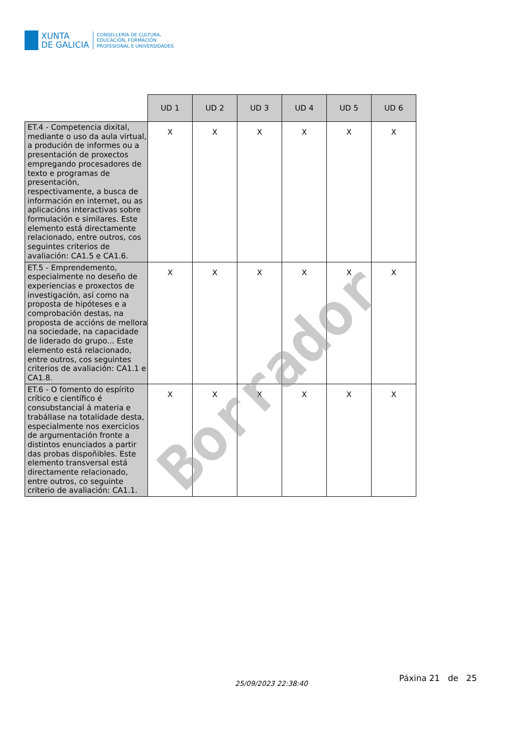XUNTA
DE GALICIA
CONSELLERÍA DE CULTURA,
EDUCACIÓN, FORMACIÓN
PROFESIONAL E UNIVERSIDADES
| | UD 1 | UD 2 | UD 3 | UD 4 | UD 5 | UD 6 |
| --- | --- | --- | --- | --- | --- | --- |
| ET.4 - Competencia dixital, mediante o uso da aula virtual, a produción de informes ou a presentación de proxectos empregando procesadores de texto e programas de presentación, respectivamente, a busca de información en internet, ou as aplicacións interactivas sobre formulación e similares. Este elemento está directamente relacionado, entre outros, cos seguintes criterios de avaliación: CA1.5 e CA1.6. | X | X | X | X | X | X |
| ET.5 - Emprendemento, especialmente no deseño de experiencias e proxectos de investigación, así como na proposta de hipóteses e a comprobación destas, na proposta de accións de mellora na sociedade, na capacidade de liderado do grupo... Este elemento está relacionado, entre outros, cos seguintes criterios de avaliación: CA1.1 e CA1.8. | X | X | X | X | X | X |
| ET.6 - O fomento do espírito crítico e científico é consubstancial á materia e trabállase na totalidade desta, especialmente nos exercicios de argumentación fronte a distintos enunciados a partir das probas dispoñibles. Este elemento transversal está directamente relacionado, entre outros, co seguinte criterio de avaliación: CA1.1. | X | X | X | X | X | X |
Borrador
25/09/2023 22:38:40
Páxina 21 de 25